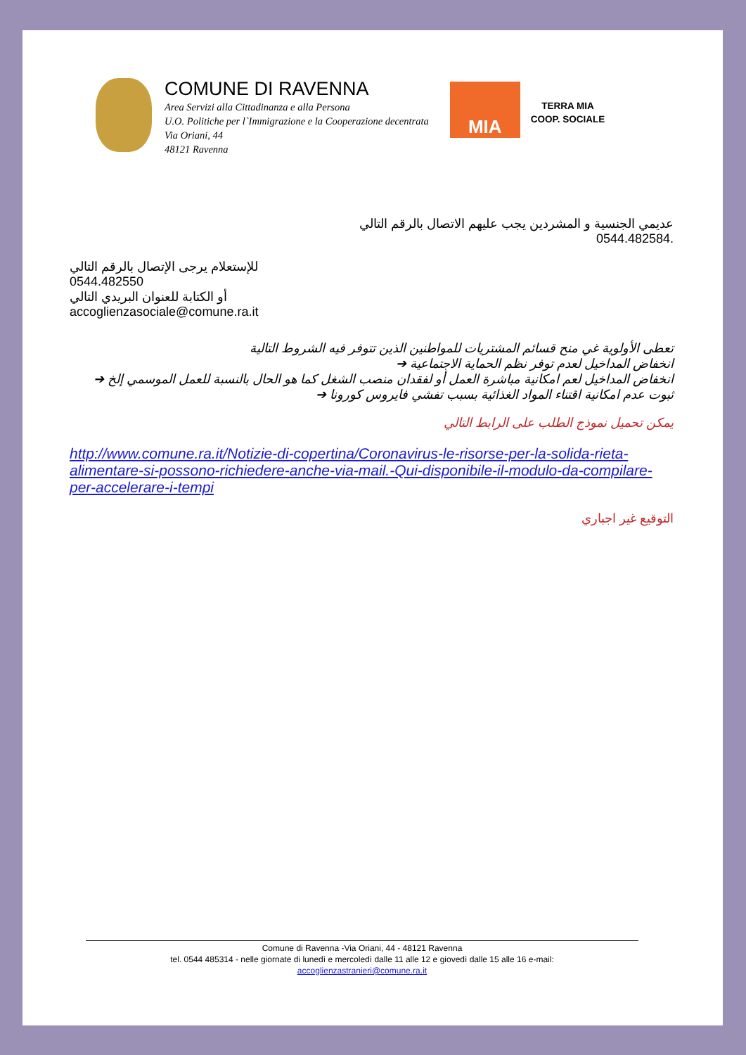COMUNE DI RAVENNA
Area Servizi alla Cittadinanza e alla Persona
U.O. Politiche per l`Immigrazione e la Cooperazione decentrata
Via Oriani, 44
48121 Ravenna
MIA
TERRA MIA
COOP. SOCIALE
عديمي الجنسية و المشردين يجب عليهم الاتصال بالرقم التالي
.0544.482584
للإستعلام يرجى الإتصال بالرقم التالي
0544.482550
أو الكتابة للعنوان البريدي التالي
accoglienzasociale@comune.ra.it
تعطى الأولوية غي منح قسائم المشتريات للمواطنين الذين تتوفر فيه الشروط التالية
انخفاض المداخيل لعدم توفر نظم الحماية الاجتماعية ➔
انخفاض المداخيل لعم امكانية مباشرة العمل أو لفقدان منصب الشغل كما هو الحال بالنسبة للعمل الموسمي إلخ ➔
ثبوت عدم امكانية اقتناء المواد الغذائية بسبب تفشي فايروس كورونا ➔
يمكن تحميل نموذج الطلب على الرابط التالي
http://www.comune.ra.it/Notizie-di-copertina/Coronavirus-le-risorse-per-la-solida-rieta-alimentare-si-possono-richiedere-anche-via-mail.-Qui-disponibile-il-modulo-da-compilare-per-accelerare-i-tempi
التوقيع غير اجباري
Comune di Ravenna -Via Oriani, 44 - 48121 Ravenna
tel. 0544 485314 - nelle giornate di lunedì e mercoledì dalle 11 alle 12 e giovedì dalle 15 alle 16 e-mail:
accoglienzastranieri@comune.ra.it